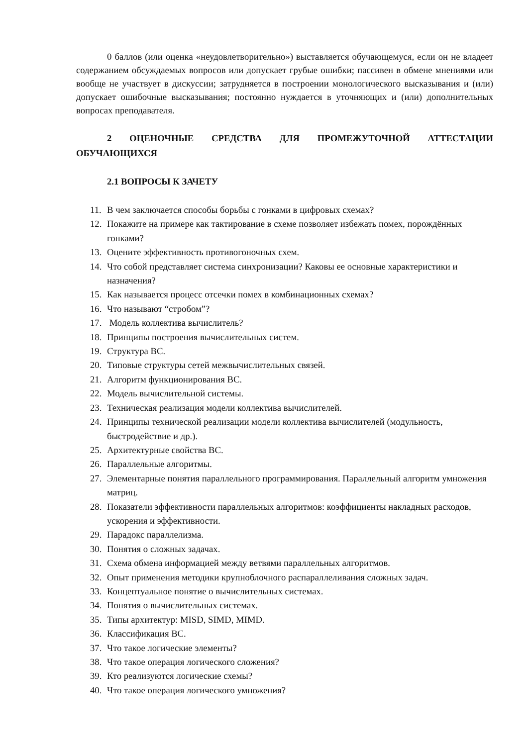0 баллов (или оценка «неудовлетворительно») выставляется обучающемуся, если он не владеет содержанием обсуждаемых вопросов или допускает грубые ошибки; пассивен в обмене мнениями или вообще не участвует в дискуссии; затрудняется в построении монологического высказывания и (или) допускает ошибочные высказывания; постоянно нуждается в уточняющих и (или) дополнительных вопросах преподавателя.
2 ОЦЕНОЧНЫЕ СРЕДСТВА ДЛЯ ПРОМЕЖУТОЧНОЙ АТТЕСТАЦИИ ОБУЧАЮЩИХСЯ
2.1 ВОПРОСЫ К ЗАЧЕТУ
11. В чем заключается способы борьбы с гонками в цифровых схемах?
12. Покажите на примере как тактирование в схеме позволяет избежать помех, порождённых гонками?
13. Оцените эффективность противогоночных схем.
14. Что собой представляет система синхронизации? Каковы ее основные характеристики и назначения?
15. Как называется процесс отсечки помех в комбинационных схемах?
16. Что называют “стробом”?
17. Модель коллектива вычислитель?
18. Принципы построения вычислительных систем.
19. Структура ВС.
20. Типовые структуры сетей межвычислительных связей.
21. Алгоритм функционирования ВС.
22. Модель вычислительной системы.
23. Техническая реализация модели коллектива вычислителей.
24. Принципы технической реализации модели коллектива вычислителей (модульность, быстродействие и др.).
25. Архитектурные свойства ВС.
26. Параллельные алгоритмы.
27. Элементарные понятия параллельного программирования. Параллельный алгоритм умножения матриц.
28. Показатели эффективности параллельных алгоритмов: коэффициенты накладных расходов, ускорения и эффективности.
29. Парадокс параллелизма.
30. Понятия о сложных задачах.
31. Схема обмена информацией между ветвями параллельных алгоритмов.
32. Опыт применения методики крупноблочного распараллеливания сложных задач.
33. Концептуальное понятие о вычислительных системах.
34. Понятия о вычислительных системах.
35. Типы архитектур: MISD, SIMD, MIMD.
36. Классификация ВС.
37. Что такое логические элементы?
38. Что такое операция логического сложения?
39. Кто реализуются логические схемы?
40. Что такое операция логического умножения?